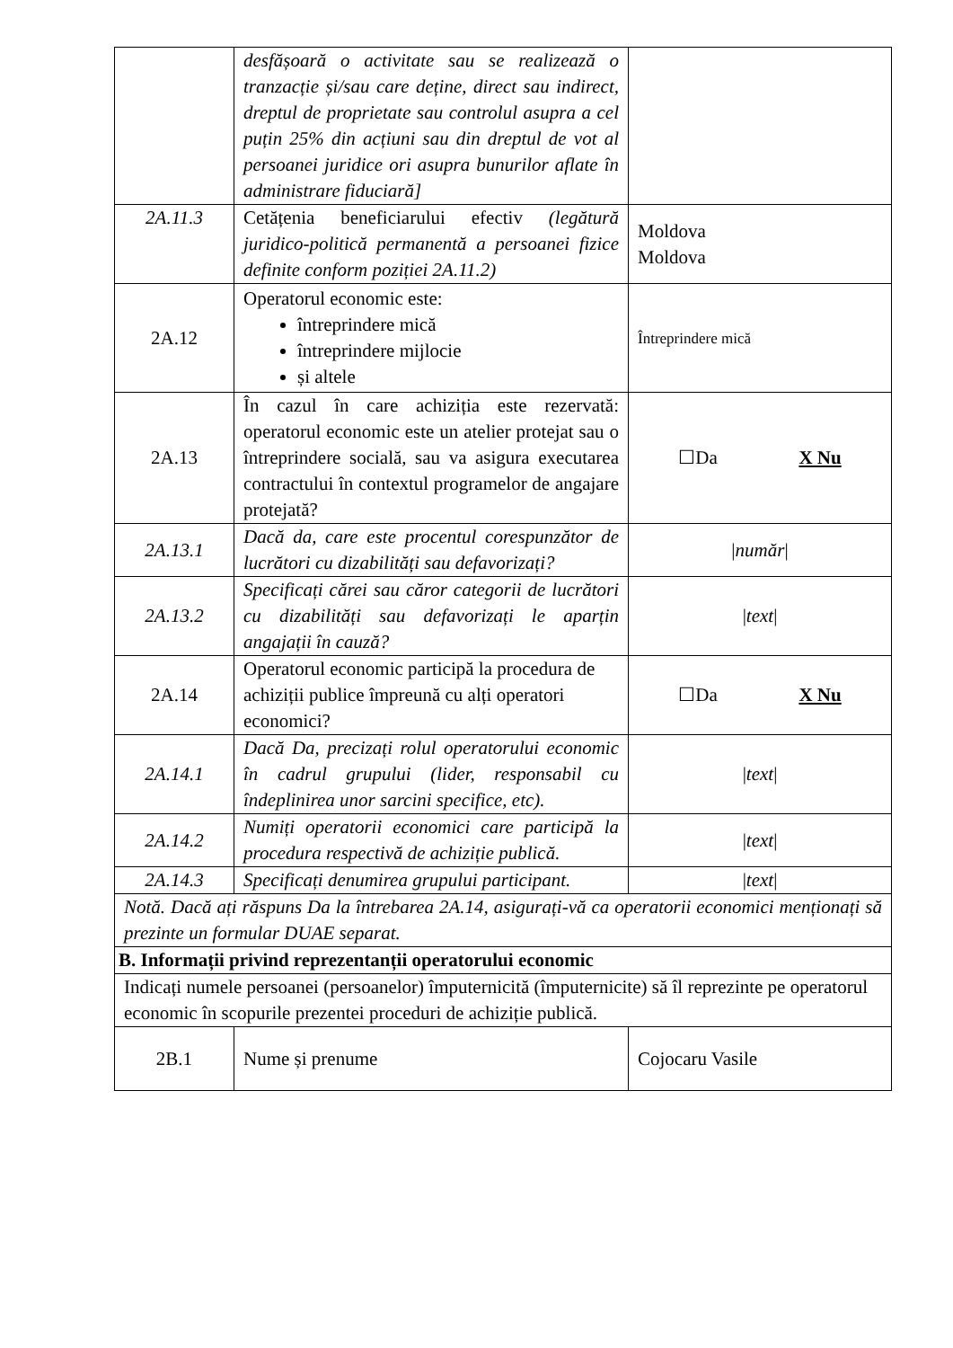| | desfășoară o activitate sau se realizează o tranzacție și/sau care deține, direct sau indirect, dreptul de proprietate sau controlul asupra a cel puțin 25% din acțiuni sau din dreptul de vot al persoanei juridice ori asupra bunurilor aflate în administrare fiduciară] | |
| 2A.11.3 | Cetățenia beneficiarului efectiv (legătură juridico-politică permanentă a persoanei fizice definite conform poziției 2A.11.2) | Moldova Moldova |
| 2A.12 | Operatorul economic este: întreprindere mică întreprindere mijlocie și altele | Întreprindere mică |
| 2A.13 | În cazul în care achiziția este rezervată: operatorul economic este un atelier protejat sau o întreprindere socială, sau va asigura executarea contractului în contextul programelor de angajare protejată? | ☐Da X Nu |
| 2A.13.1 | Dacă da, care este procentul corespunzător de lucrători cu dizabilități sau defavorizați? | / număr / |
| 2A.13.2 | Specificați cărei sau căror categorii de lucrători cu dizabilități sau defavorizați le aparțin angajații în cauză? | / text / |
| 2A.14 | Operatorul economic participă la procedura de achiziții publice împreună cu alți operatori economici? | ☐Da X Nu |
| 2A.14.1 | Dacă Da, precizați rolul operatorului economic în cadrul grupului (lider, responsabil cu îndeplinirea unor sarcini specifice, etc). | / text / |
| 2A.14.2 | Numiți operatorii economici care participă la procedura respectivă de achiziție publică. | / text / |
| 2A.14.3 | Specificați denumirea grupului participant. | / text / |
| Notă. Dacă ați răspuns Da la întrebarea 2A.14, asigurați-vă ca operatorii economici menționați să prezinte un formular DUAE separat. | | |
| B. Informații privind reprezentanții operatorului economic | | |
| Indicați numele persoanei (persoanelor) împuternicită (împuternicite) să îl reprezinte pe operatorul economic în scopurile prezentei proceduri de achiziție publică. | | |
| 2B.1 | Nume și prenume | Cojocaru Vasile |